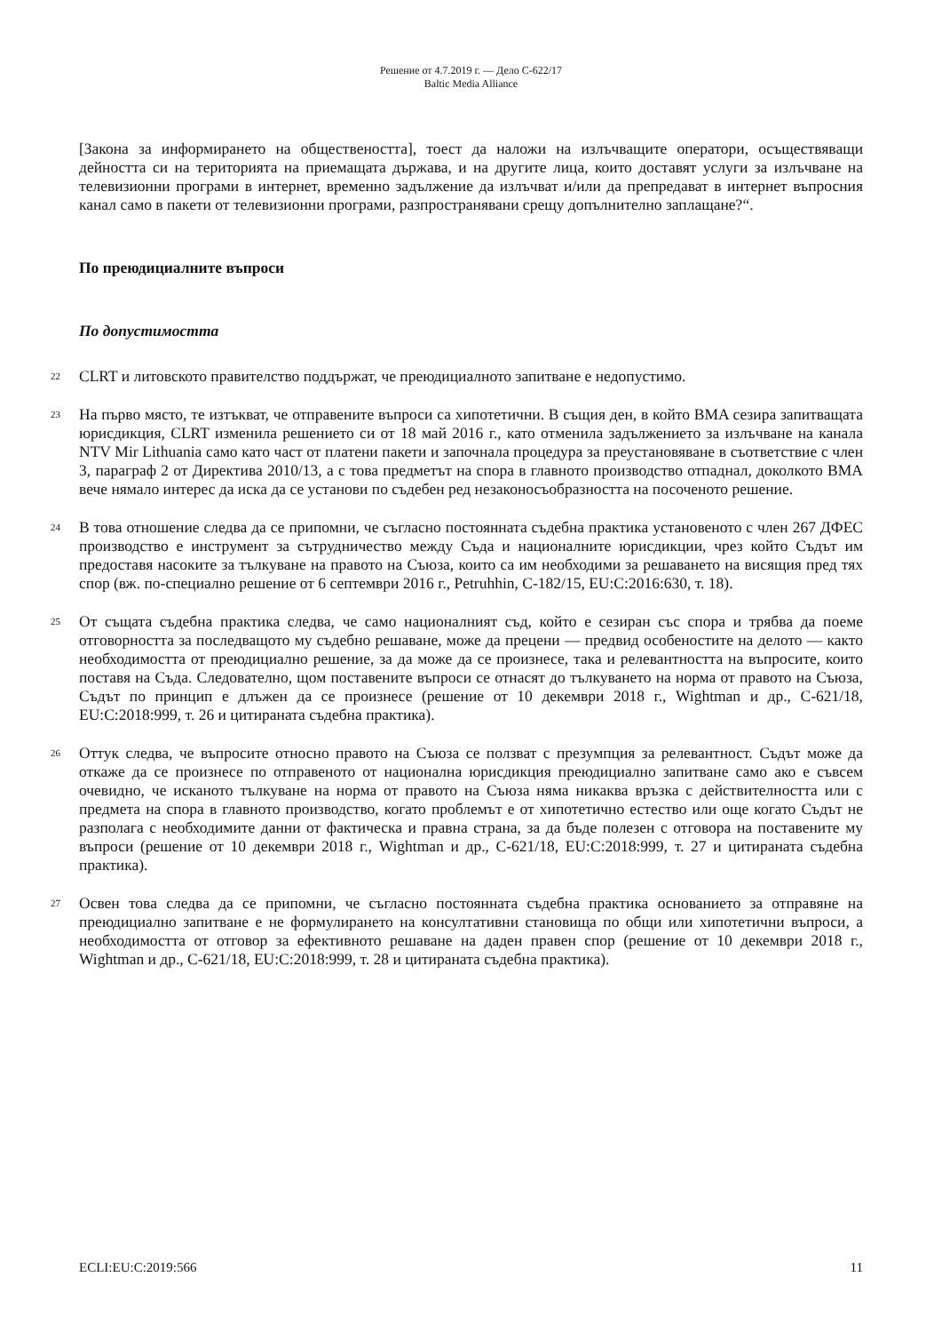Решение от 4.7.2019 г. — Дело C-622/17
Baltic Media Alliance
[Закона за информирането на обществеността], тоест да наложи на излъчващите оператори, осъществяващи дейността си на територията на приемащата държава, и на другите лица, които доставят услуги за излъчване на телевизионни програми в интернет, временно задължение да излъчват и/или да препредават в интернет въпросния канал само в пакети от телевизионни програми, разпространявани срещу допълнително заплащане?“.
По преюдициалните въпроси
По допустимостта
22
CLRT и литовското правителство поддържат, че преюдициалното запитване е недопустимо.
23
На първо място, те изтъкват, че отправените въпроси са хипотетични. В същия ден, в който BMA сезира запитващата юрисдикция, CLRT изменила решението си от 18 май 2016 г., като отменила задължението за излъчване на канала NTV Mir Lithuania само като част от платени пакети и започнала процедура за преустановяване в съответствие с член 3, параграф 2 от Директива 2010/13, а с това предметът на спора в главното производство отпаднал, доколкото BMA вече нямало интерес да иска да се установи по съдебен ред незаконосъобразността на посоченото решение.
24
В това отношение следва да се припомни, че съгласно постоянната съдебна практика установеното с член 267 ДФЕС производство е инструмент за сътрудничество между Съда и националните юрисдикции, чрез който Съдът им предоставя насоките за тълкуване на правото на Съюза, които са им необходими за решаването на висящия пред тях спор (вж. по-специално решение от 6 септември 2016 г., Petruhhin, C-182/15, EU:C:2016:630, т. 18).
25
От същата съдебна практика следва, че само националният съд, който е сезиран със спора и трябва да поеме отговорността за последващото му съдебно решаване, може да прецени — предвид особеностите на делото — както необходимостта от преюдициално решение, за да може да се произнесе, така и релевантността на въпросите, които поставя на Съда. Следователно, щом поставените въпроси се отнасят до тълкуването на норма от правото на Съюза, Съдът по принцип е длъжен да се произнесе (решение от 10 декември 2018 г., Wightman и др., C-621/18, EU:C:2018:999, т. 26 и цитираната съдебна практика).
26
Оттук следва, че въпросите относно правото на Съюза се ползват с презумпция за релевантност. Съдът може да откаже да се произнесе по отправеното от национална юрисдикция преюдициално запитване само ако е съвсем очевидно, че исканото тълкуване на норма от правото на Съюза няма никаква връзка с действителността или с предмета на спора в главното производство, когато проблемът е от хипотетично естество или още когато Съдът не разполага с необходимите данни от фактическа и правна страна, за да бъде полезен с отговора на поставените му въпроси (решение от 10 декември 2018 г., Wightman и др., C-621/18, EU:C:2018:999, т. 27 и цитираната съдебна практика).
27
Освен това следва да се припомни, че съгласно постоянната съдебна практика основанието за отправяне на преюдициално запитване е не формулирането на консултативни становища по общи или хипотетични въпроси, а необходимостта от отговор за ефективното решаване на даден правен спор (решение от 10 декември 2018 г., Wightman и др., C-621/18, EU:C:2018:999, т. 28 и цитираната съдебна практика).
ECLI:EU:C:2019:566 11